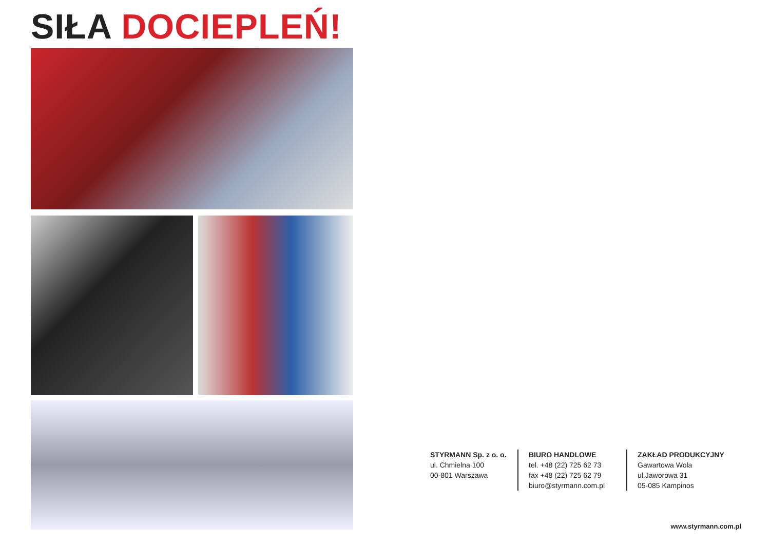SIŁA DOCIEPLEŃ!
STYRMANN Sp. z o. o.
ul. Chmielna 100
00-801 Warszawa
BIURO HANDLOWE
tel. +48 (22) 725 62 73
fax +48 (22) 725 62 79
biuro@styrmann.com.pl
ZAKŁAD PRODUKCYJNY
Gawartowa Wola
ul.Jaworowa 31
05-085 Kampinos
www.styrmann.com.pl